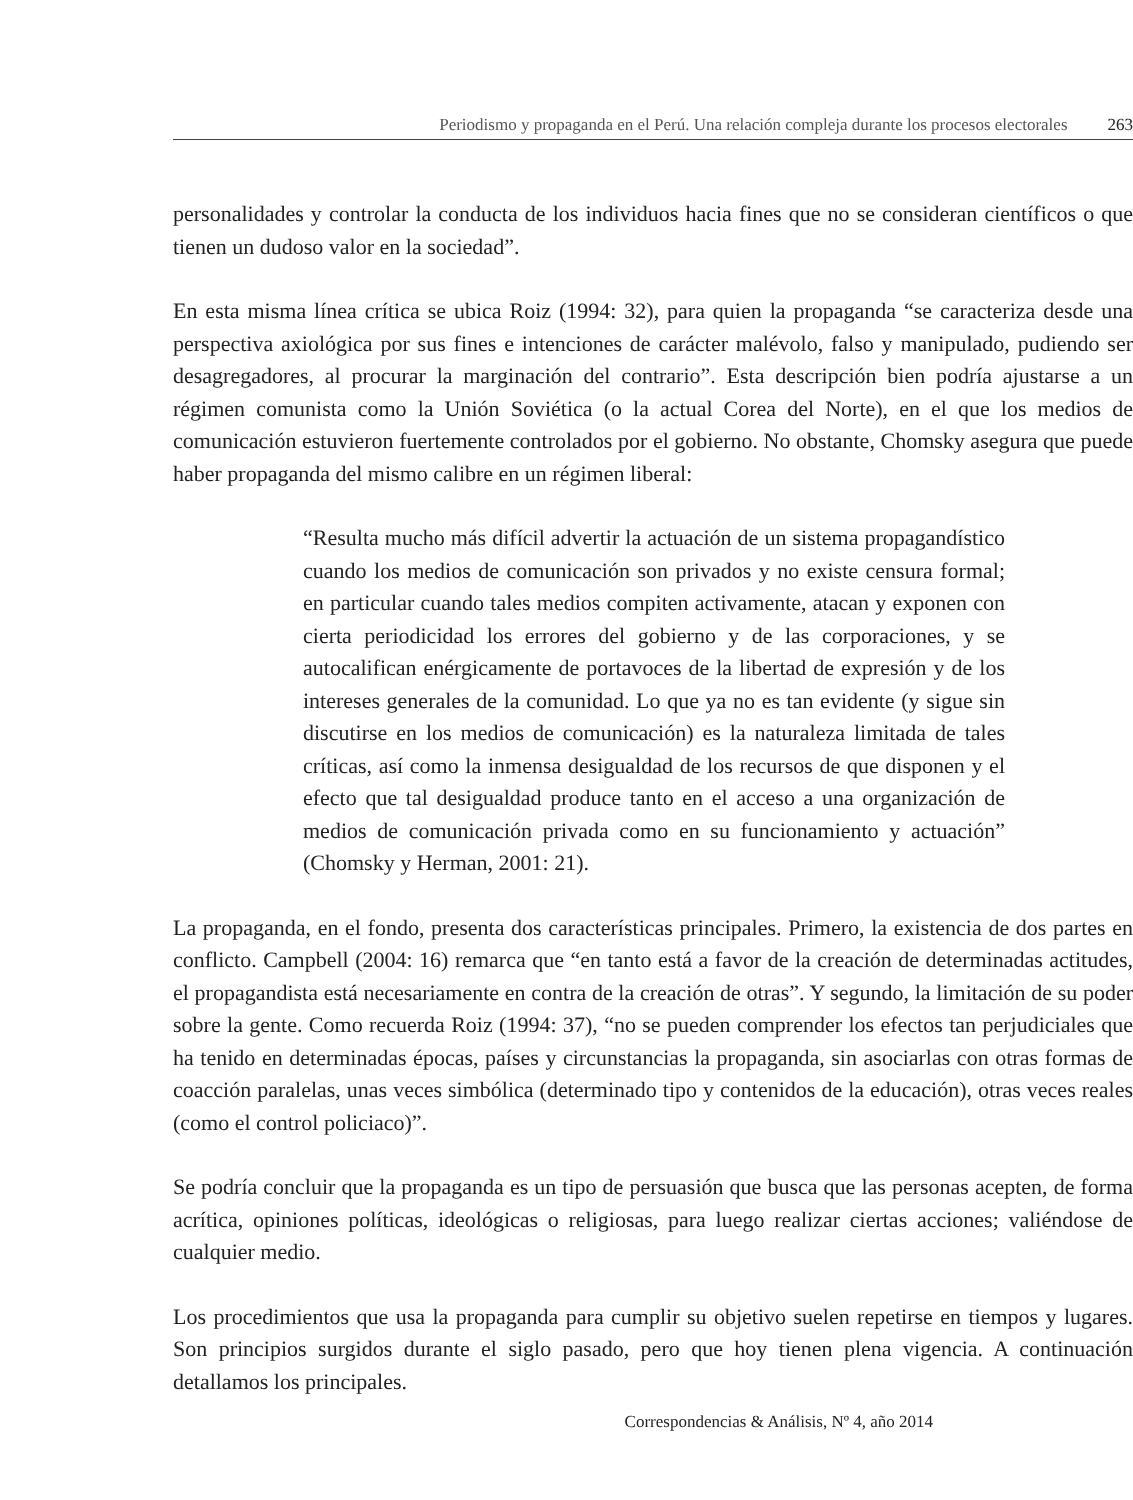Periodismo y propaganda en el Perú. Una relación compleja durante los procesos electorales 263
personalidades y controlar la conducta de los individuos hacia fines que no se consideran científicos o que tienen un dudoso valor en la sociedad”.
En esta misma línea crítica se ubica Roiz (1994: 32), para quien la propaganda “se caracteriza desde una perspectiva axiológica por sus fines e intenciones de carácter malévolo, falso y manipulado, pudiendo ser desagregadores, al procurar la marginación del contrario”. Esta descripción bien podría ajustarse a un régimen comunista como la Unión Soviética (o la actual Corea del Norte), en el que los medios de comunicación estuvieron fuertemente controlados por el gobierno. No obstante, Chomsky asegura que puede haber propaganda del mismo calibre en un régimen liberal:
“Resulta mucho más difícil advertir la actuación de un sistema propagandístico cuando los medios de comunicación son privados y no existe censura formal; en particular cuando tales medios compiten activamente, atacan y exponen con cierta periodicidad los errores del gobierno y de las corporaciones, y se autocalifican enérgicamente de portavoces de la libertad de expresión y de los intereses generales de la comunidad. Lo que ya no es tan evidente (y sigue sin discutirse en los medios de comunicación) es la naturaleza limitada de tales críticas, así como la inmensa desigualdad de los recursos de que disponen y el efecto que tal desigualdad produce tanto en el acceso a una organización de medios de comunicación privada como en su funcionamiento y actuación” (Chomsky y Herman, 2001: 21).
La propaganda, en el fondo, presenta dos características principales. Primero, la existencia de dos partes en conflicto. Campbell (2004: 16) remarca que “en tanto está a favor de la creación de determinadas actitudes, el propagandista está necesariamente en contra de la creación de otras”. Y segundo, la limitación de su poder sobre la gente. Como recuerda Roiz (1994: 37), “no se pueden comprender los efectos tan perjudiciales que ha tenido en determinadas épocas, países y circunstancias la propaganda, sin asociarlas con otras formas de coacción paralelas, unas veces simbólica (determinado tipo y contenidos de la educación), otras veces reales (como el control policiaco)”.
Se podría concluir que la propaganda es un tipo de persuasión que busca que las personas acepten, de forma acrítica, opiniones políticas, ideológicas o religiosas, para luego realizar ciertas acciones; valiéndose de cualquier medio.
Los procedimientos que usa la propaganda para cumplir su objetivo suelen repetirse en tiempos y lugares. Son principios surgidos durante el siglo pasado, pero que hoy tienen plena vigencia. A continuación detallamos los principales.
Correspondencias & Análisis, Nº 4, año 2014